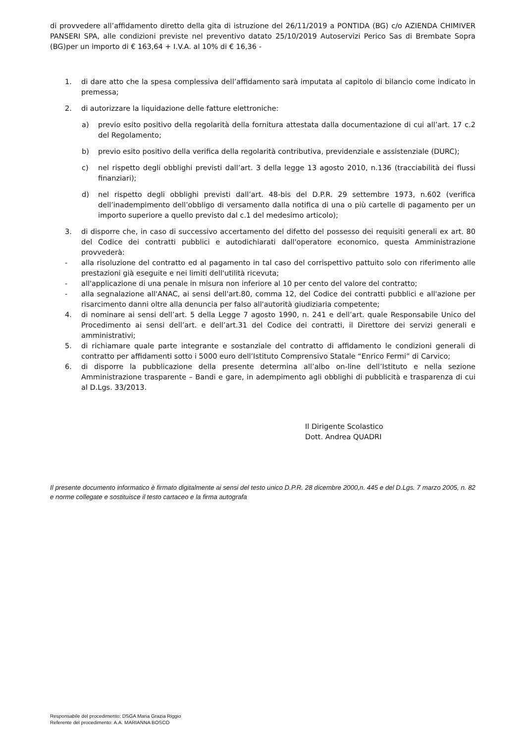di provvedere all’affidamento diretto della gita di istruzione del 26/11/2019 a PONTIDA (BG) c/o AZIENDA CHIMIVER PANSERI SPA, alle condizioni previste nel preventivo datato 25/10/2019 Autoservizi Perico Sas di Brembate Sopra (BG)per un importo di € 163,64 + I.V.A. al 10% di € 16,36 -
1. di dare atto che la spesa complessiva dell’affidamento sarà imputata al capitolo di bilancio come indicato in premessa;
2. di autorizzare la liquidazione delle fatture elettroniche:
a) previo esito positivo della regolarità della fornitura attestata dalla documentazione di cui all’art. 17 c.2 del Regolamento;
b) previo esito positivo della verifica della regolarità contributiva, previdenziale e assistenziale (DURC);
c) nel rispetto degli obblighi previsti dall’art. 3 della legge 13 agosto 2010, n.136 (tracciabilità dei flussi finanziari);
d) nel rispetto degli obblighi previsti dall’art. 48-bis del D.P.R. 29 settembre 1973, n.602 (verifica dell’inadempimento dell’obbligo di versamento dalla notifica di una o più cartelle di pagamento per un importo superiore a quello previsto dal c.1 del medesimo articolo);
3. di disporre che, in caso di successivo accertamento del difetto del possesso dei requisiti generali ex art. 80 del Codice dei contratti pubblici e autodichiarati dall'operatore economico, questa Amministrazione provvederà:
- alla risoluzione del contratto ed al pagamento in tal caso del corrispettivo pattuito solo con riferimento alle prestazioni già eseguite e nei limiti dell'utilità ricevuta;
- all'applicazione di una penale in misura non inferiore al 10 per cento del valore del contratto;
- alla segnalazione all'ANAC, ai sensi dell'art.80, comma 12, del Codice dei contratti pubblici e all'azione per risarcimento danni oltre alla denuncia per falso all'autorità giudiziaria competente;
4. di nominare ai sensi dell’art. 5 della Legge 7 agosto 1990, n. 241 e dell’art. quale Responsabile Unico del Procedimento ai sensi dell’art. e dell’art.31 del Codice dei contratti, il Direttore dei servizi generali e amministrativi;
5. di richiamare quale parte integrante e sostanziale del contratto di affidamento le condizioni generali di contratto per affidamenti sotto i 5000 euro dell’Istituto Comprensivo Statale “Enrico Fermi” di Carvico;
6. di disporre la pubblicazione della presente determina all’albo on-line dell’Istituto e nella sezione Amministrazione trasparente – Bandi e gare, in adempimento agli obblighi di pubblicità e trasparenza di cui al D.Lgs. 33/2013.
Il Dirigente Scolastico
Dott. Andrea QUADRI
Il presente documento informatico è firmato digitalmente ai sensi del testo unico D.P.R. 28 dicembre 2000,n. 445 e del D.Lgs. 7 marzo 2005, n. 82 e norme collegate e sostituisce il testo cartaceo e la firma autografa
Responsabile del procedimento: DSGA Maria Grazia Riggio
Referente del procedimento: A.A. MARIANNA BOSCO